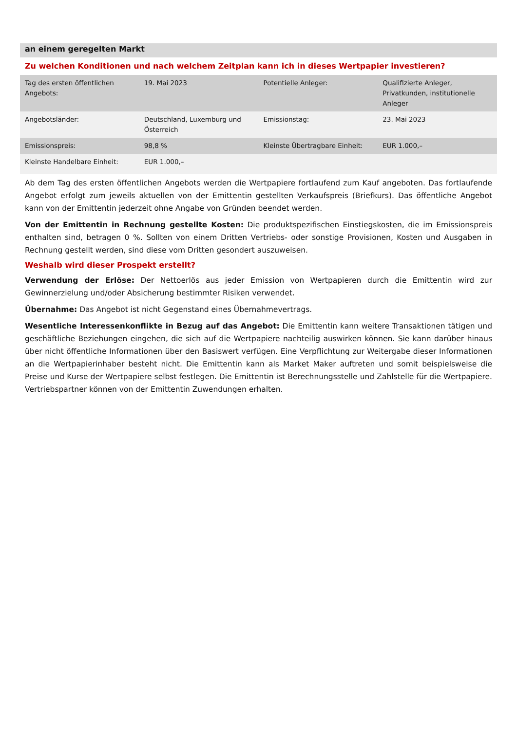an einem geregelten Markt
Zu welchen Konditionen und nach welchem Zeitplan kann ich in dieses Wertpapier investieren?
| Tag des ersten öffentlichen Angebots: | 19. Mai 2023 | Potentielle Anleger: | Qualifizierte Anleger, Privatkunden, institutionelle Anleger |
| Angebotsländer: | Deutschland, Luxemburg und Österreich | Emissionstag: | 23. Mai 2023 |
| Emissionspreis: | 98,8 % | Kleinste Übertragbare Einheit: | EUR 1.000,– |
| Kleinste Handelbare Einheit: | EUR 1.000,– | | |
Ab dem Tag des ersten öffentlichen Angebots werden die Wertpapiere fortlaufend zum Kauf angeboten. Das fortlaufende Angebot erfolgt zum jeweils aktuellen von der Emittentin gestellten Verkaufspreis (Briefkurs). Das öffentliche Angebot kann von der Emittentin jederzeit ohne Angabe von Gründen beendet werden.
Von der Emittentin in Rechnung gestellte Kosten: Die produktspezifischen Einstiegskosten, die im Emissionspreis enthalten sind, betragen 0 %. Sollten von einem Dritten Vertriebs- oder sonstige Provisionen, Kosten und Ausgaben in Rechnung gestellt werden, sind diese vom Dritten gesondert auszuweisen.
Weshalb wird dieser Prospekt erstellt?
Verwendung der Erlöse: Der Nettoerlös aus jeder Emission von Wertpapieren durch die Emittentin wird zur Gewinnerzielung und/oder Absicherung bestimmter Risiken verwendet.
Übernahme: Das Angebot ist nicht Gegenstand eines Übernahmevertrags.
Wesentliche Interessenkonflikte in Bezug auf das Angebot: Die Emittentin kann weitere Transaktionen tätigen und geschäftliche Beziehungen eingehen, die sich auf die Wertpapiere nachteilig auswirken können. Sie kann darüber hinaus über nicht öffentliche Informationen über den Basiswert verfügen. Eine Verpflichtung zur Weitergabe dieser Informationen an die Wertpapierinhaber besteht nicht. Die Emittentin kann als Market Maker auftreten und somit beispielsweise die Preise und Kurse der Wertpapiere selbst festlegen. Die Emittentin ist Berechnungsstelle und Zahlstelle für die Wertpapiere. Vertriebspartner können von der Emittentin Zuwendungen erhalten.